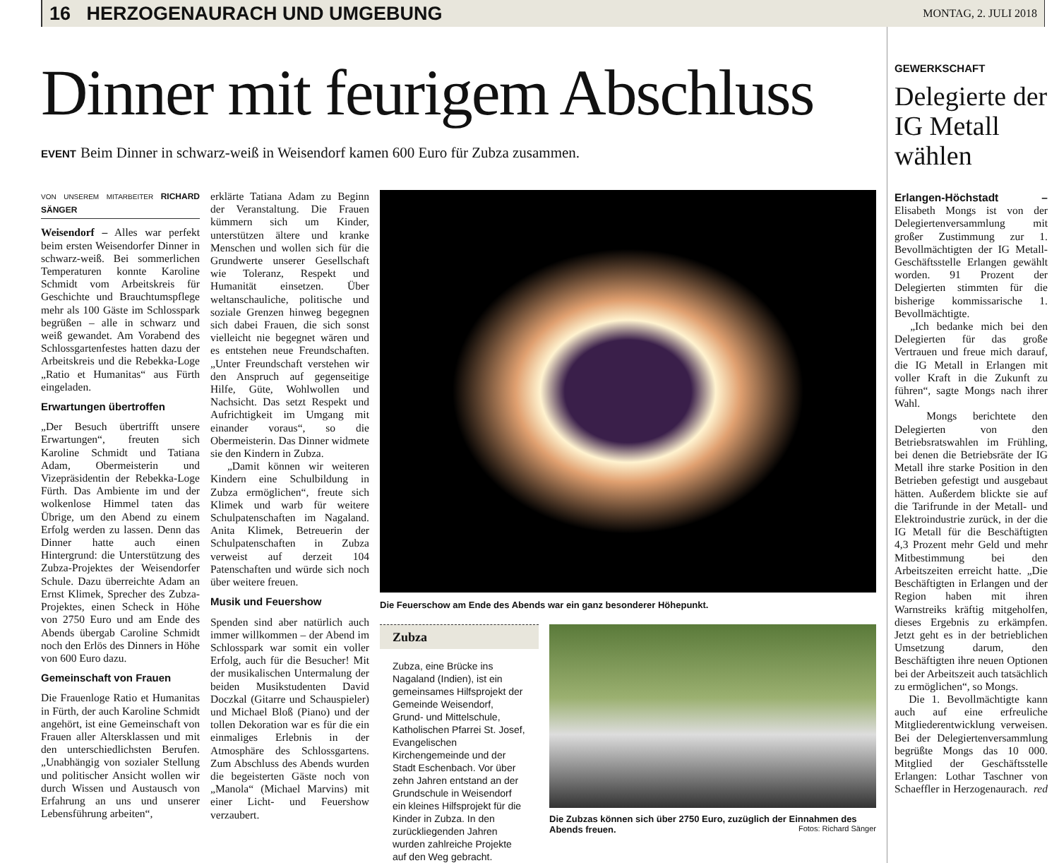16 HERZOGENAURACH UND UMGEBUNG MONTAG, 2. JULI 2018
Dinner mit feurigem Abschluss
EVENT Beim Dinner in schwarz-weiß in Weisendorf kamen 600 Euro für Zubza zusammen.
VON UNSEREM MITARBEITER RICHARD SÄNGER
Weisendorf – Alles war perfekt beim ersten Weisendorfer Dinner in schwarz-weiß. Bei sommerlichen Temperaturen konnte Karoline Schmidt vom Arbeitskreis für Geschichte und Brauchtumspflege mehr als 100 Gäste im Schlosspark begrüßen – alle in schwarz und weiß gewandet. Am Vorabend des Schlossgartenfestes hatten dazu der Arbeitskreis und die Rebekka-Loge „Ratio et Humanitas“ aus Fürth eingeladen.
Erwartungen übertroffen
„Der Besuch übertrifft unsere Erwartungen“, freuten sich Karoline Schmidt und Tatiana Adam, Obermeisterin und Vizepräsidentin der Rebekka-Loge Fürth. Das Ambiente im und der wolkenlose Himmel taten das Übrige, um den Abend zu einem Erfolg werden zu lassen. Denn das Dinner hatte auch einen Hintergrund: die Unterstützung des Zubza-Projektes der Weisendorfer Schule. Dazu überreichte Adam an Ernst Klimek, Sprecher des Zubza-Projektes, einen Scheck in Höhe von 2750 Euro und am Ende des Abends übergab Caroline Schmidt noch den Erlös des Dinners in Höhe von 600 Euro dazu.
Gemeinschaft von Frauen
Die Frauenloge Ratio et Humanitas in Fürth, der auch Karoline Schmidt angehört, ist eine Gemeinschaft von Frauen aller Altersklassen und mit den unterschiedlichsten Berufen. „Unabhängig von sozialer Stellung und politischer Ansicht wollen wir durch Wissen und Austausch von Erfahrung an uns und unserer Lebensführung arbeiten“,
erklärte Tatiana Adam zu Beginn der Veranstaltung. Die Frauen kümmern sich um Kinder, unterstützen ältere und kranke Menschen und wollen sich für die Grundwerte unserer Gesellschaft wie Toleranz, Respekt und Humanität einsetzen. Über weltanschauliche, politische und soziale Grenzen hinweg begegnen sich dabei Frauen, die sich sonst vielleicht nie begegnet wären und es entstehen neue Freundschaften. „Unter Freundschaft verstehen wir den Anspruch auf gegenseitige Hilfe, Güte, Wohlwollen und Nachsicht. Das setzt Respekt und Aufrichtigkeit im Umgang mit einander voraus“, so die Obermeisterin. Das Dinner widmete sie den Kindern in Zubza.
„Damit können wir weiteren Kindern eine Schulbildung in Zubza ermöglichen“, freute sich Klimek und warb für weitere Schulpatenschaften im Nagaland. Anita Klimek, Betreuerin der Schulpatenschaften in Zubza verweist auf derzeit 104 Patenschaften und würde sich noch über weitere freuen.
Musik und Feuershow
Spenden sind aber natürlich auch immer willkommen – der Abend im Schlosspark war somit ein voller Erfolg, auch für die Besucher! Mit der musikalischen Untermalung der beiden Musikstudenten David Doczkal (Gitarre und Schauspieler) und Michael Bloß (Piano) und der tollen Dekoration war es für die ein einmaliges Erlebnis in der Atmosphäre des Schlossgartens. Zum Abschluss des Abends wurden die begeisterten Gäste noch von „Manola“ (Michael Marvins) mit einer Licht- und Feuershow verzaubert.
Die Feuerschow am Ende des Abends war ein ganz besonderer Höhepunkt.
Zubza
Zubza, eine Brücke ins Nagaland (Indien), ist ein gemeinsames Hilfsprojekt der Gemeinde Weisendorf, Grund- und Mittelschule, Katholischen Pfarrei St. Josef, Evangelischen Kirchengemeinde und der Stadt Eschenbach. Vor über zehn Jahren entstand an der Grundschule in Weisendorf ein kleines Hilfsprojekt für die Kinder in Zubza. In den zurückliegenden Jahren wurden zahlreiche Projekte auf den Weg gebracht.
Die Zubzas können sich über 2750 Euro, zuzüglich der Einnahmen des Abends freuen. Fotos: Richard Sänger
GEWERKSCHAFT
Delegierte der IG Metall wählen
Erlangen-Höchstadt – Elisabeth Mongs ist von der Delegiertenversammlung mit großer Zustimmung zur 1. Bevollmächtigten der IG Metall-Geschäftsstelle Erlangen gewählt worden. 91 Prozent der Delegierten stimmten für die bisherige kommissarische 1. Bevollmächtigte.
„Ich bedanke mich bei den Delegierten für das große Vertrauen und freue mich darauf, die IG Metall in Erlangen mit voller Kraft in die Zukunft zu führen“, sagte Mongs nach ihrer Wahl.
Mongs berichtete den Delegierten von den Betriebsratswahlen im Frühling, bei denen die Betriebsräte der IG Metall ihre starke Position in den Betrieben gefestigt und ausgebaut hätten. Außerdem blickte sie auf die Tarifrunde in der Metall- und Elektroindustrie zurück, in der die IG Metall für die Beschäftigten 4,3 Prozent mehr Geld und mehr Mitbestimmung bei den Arbeitszeiten erreicht hatte. „Die Beschäftigten in Erlangen und der Region haben mit ihren Warnstreiks kräftig mitgeholfen, dieses Ergebnis zu erkämpfen. Jetzt geht es in der betrieblichen Umsetzung darum, den Beschäftigten ihre neuen Optionen bei der Arbeitszeit auch tatsächlich zu ermöglichen“, so Mongs.
Die 1. Bevollmächtigte kann auch auf eine erfreuliche Mitgliederentwicklung verweisen. Bei der Delegiertenversammlung begrüßte Mongs das 10 000. Mitglied der Geschäftsstelle Erlangen: Lothar Taschner von Schaeffler in Herzogenaurach. red